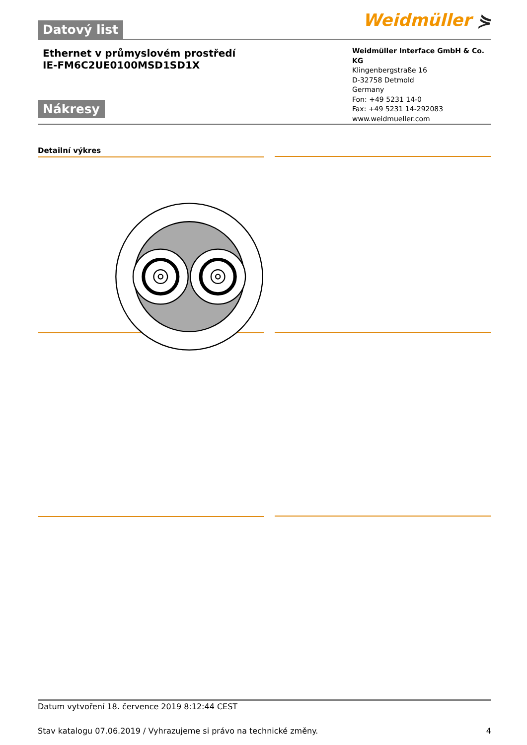Datový list
Weidmüller ⋟
Ethernet v průmyslovém prostředí
IE-FM6C2UE0100MSD1SD1X
Nákresy
Weidmüller Interface GmbH & Co. KG
Klingenbergstraße 16
D-32758 Detmold
Germany
Fon: +49 5231 14-0
Fax: +49 5231 14-292083
www.weidmueller.com
Detailní výkres
Datum vytvoření 18. července 2019 8:12:44 CEST
Stav katalogu 07.06.2019 / Vyhrazujeme si právo na technické změny. 4